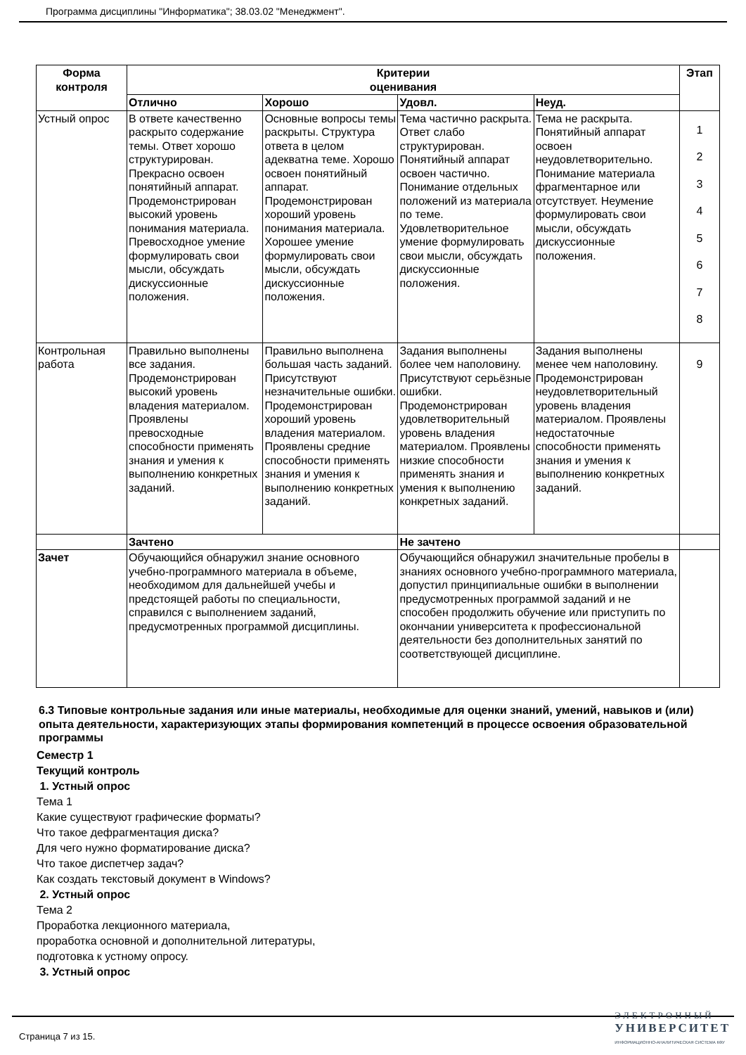Программа дисциплины "Информатика"; 38.03.02 "Менеджмент".
| Форма контроля | Критерии оценивания | | | | Этап |
| --- | --- | --- | --- | --- | --- |
| | Отлично | Хорошо | Удовл. | Неуд. | |
| Устный опрос | В ответе качественно раскрыто содержание темы. Ответ хорошо структурирован. Прекрасно освоен понятийный аппарат. Продемонстрирован высокий уровень понимания материала. Превосходное умение формулировать свои мысли, обсуждать дискуссионные положения. | Основные вопросы темы раскрыты. Структура ответа в целом адекватна теме. Хорошо освоен понятийный аппарат. Продемонстрирован хороший уровень понимания материала. Хорошее умение формулировать свои мысли, обсуждать дискуссионные положения. | Тема частично раскрыта. Ответ слабо структурирован. Понятийный аппарат освоен частично. Понимание отдельных положений из материала по теме. Удовлетворительное умение формулировать свои мысли, обсуждать дискуссионные положения. | Тема не раскрыта. Понятийный аппарат освоен неудовлетворительно. Понимание материала фрагментарное или отсутствует. Неумение формулировать свои мысли, обсуждать дискуссионные положения. | 1 2 3 4 5 6 7 8 |
| Контрольная работа | Правильно выполнены все задания. Продемонстрирован высокий уровень владения материалом. Проявлены превосходные способности применять знания и умения к выполнению конкретных заданий. | Правильно выполнена большая часть заданий. Присутствуют незначительные ошибки. Продемонстрирован хороший уровень владения материалом. Проявлены средние способности применять знания и умения к выполнению конкретных заданий. | Задания выполнены более чем наполовину. Присутствуют серьёзные ошибки. Продемонстрирован удовлетворительный уровень владения материалом. Проявлены низкие способности применять знания и умения к выполнению конкретных заданий. | Задания выполнены менее чем наполовину. Продемонстрирован неудовлетворительный уровень владения материалом. Проявлены недостаточные способности применять знания и умения к выполнению конкретных заданий. | 9 |
| | Зачтено | | Не зачтено | | |
| Зачет | Обучающийся обнаружил знание основного учебно-программного материала в объеме, необходимом для дальнейшей учебы и предстоящей работы по специальности, справился с выполнением заданий, предусмотренных программой дисциплины. | | Обучающийся обнаружил значительные пробелы в знаниях основного учебно-программного материала, допустил принципиальные ошибки в выполнении предусмотренных программой заданий и не способен продолжить обучение или приступить по окончании университета к профессиональной деятельности без дополнительных занятий по соответствующей дисциплине. | | |
6.3 Типовые контрольные задания или иные материалы, необходимые для оценки знаний, умений, навыков и (или) опыта деятельности, характеризующих этапы формирования компетенций в процессе освоения образовательной программы
Семестр 1
Текущий контроль
1. Устный опрос
Тема 1
Какие существуют графические форматы?
Что такое дефрагментация диска?
Для чего нужно форматирование диска?
Что такое диспетчер задач?
Как создать текстовый документ в Windows?
2. Устный опрос
Тема 2
Проработка лекционного материала,
проработка основной и дополнительной литературы,
подготовка к устному опросу.
3. Устный опрос
Страница 7 из 15.
ЭЛЕКТРОННЫЙ
УНИВЕРСИТЕТ
ИНФОРМАЦИОННО-АНАЛИТИЧЕСКАЯ СИСТЕМА КФУ